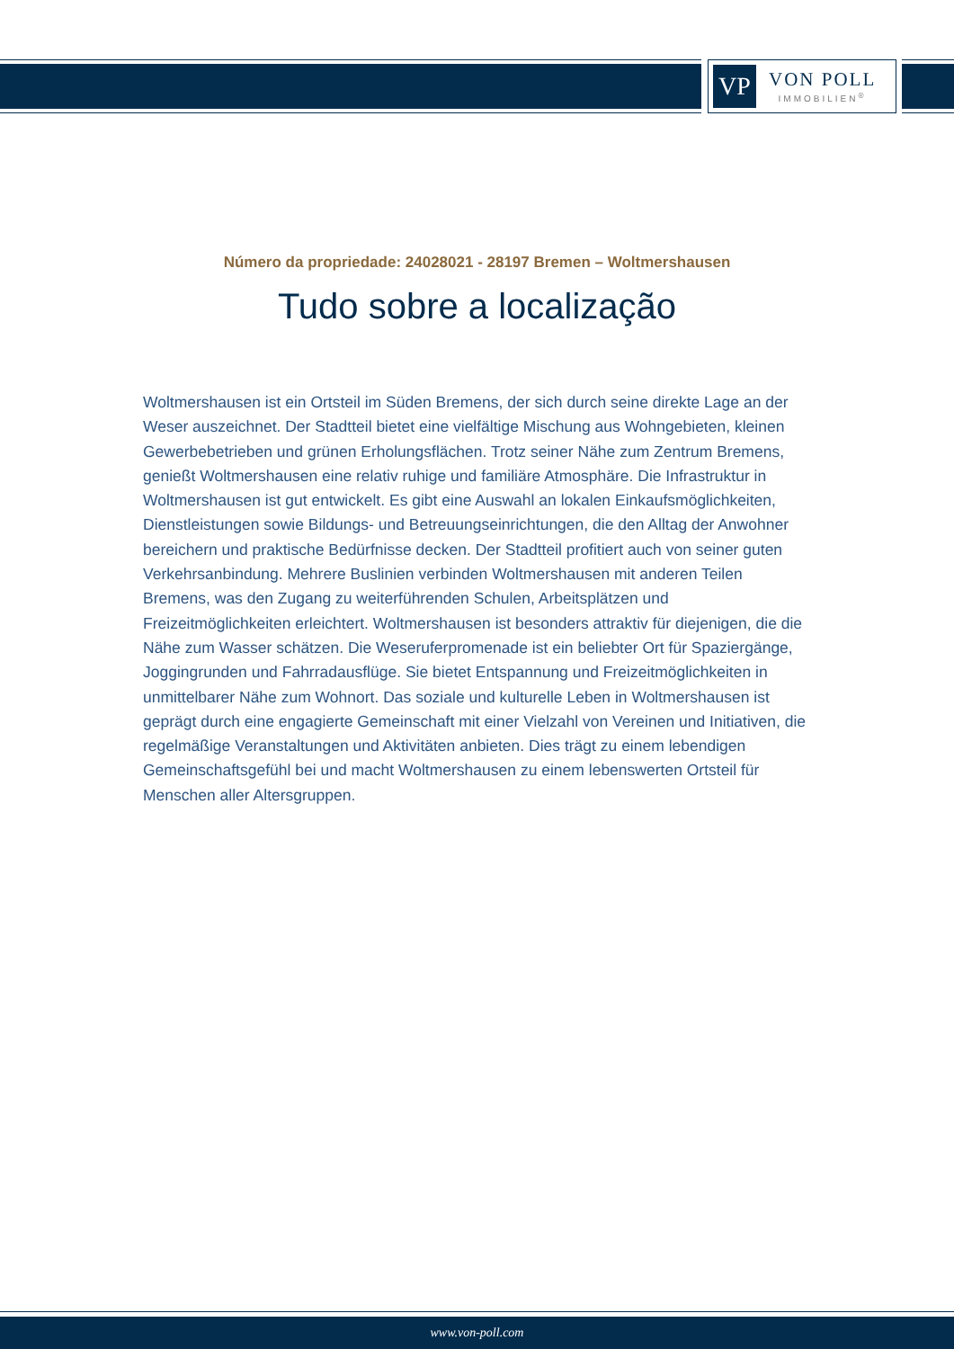VP
VON POLL
IMMOBILIEN<sup>®</sup>
Número da propriedade: 24028021 - 28197 Bremen – Woltmershausen
Tudo sobre a localização
Woltmershausen ist ein Ortsteil im Süden Bremens, der sich durch seine direkte Lage an der Weser auszeichnet. Der Stadtteil bietet eine vielfältige Mischung aus Wohngebieten, kleinen Gewerbebetrieben und grünen Erholungsflächen. Trotz seiner Nähe zum Zentrum Bremens, genießt Woltmershausen eine relativ ruhige und familiäre Atmosphäre. Die Infrastruktur in Woltmershausen ist gut entwickelt. Es gibt eine Auswahl an lokalen Einkaufsmöglichkeiten, Dienstleistungen sowie Bildungs- und Betreuungseinrichtungen, die den Alltag der Anwohner bereichern und praktische Bedürfnisse decken. Der Stadtteil profitiert auch von seiner guten Verkehrsanbindung. Mehrere Buslinien verbinden Woltmershausen mit anderen Teilen Bremens, was den Zugang zu weiterführenden Schulen, Arbeitsplätzen und Freizeitmöglichkeiten erleichtert. Woltmershausen ist besonders attraktiv für diejenigen, die die Nähe zum Wasser schätzen. Die Weseruferpromenade ist ein beliebter Ort für Spaziergänge, Joggingrunden und Fahrradausflüge. Sie bietet Entspannung und Freizeitmöglichkeiten in unmittelbarer Nähe zum Wohnort. Das soziale und kulturelle Leben in Woltmershausen ist geprägt durch eine engagierte Gemeinschaft mit einer Vielzahl von Vereinen und Initiativen, die regelmäßige Veranstaltungen und Aktivitäten anbieten. Dies trägt zu einem lebendigen Gemeinschaftsgefühl bei und macht Woltmershausen zu einem lebenswerten Ortsteil für Menschen aller Altersgruppen.
www.von-poll.com